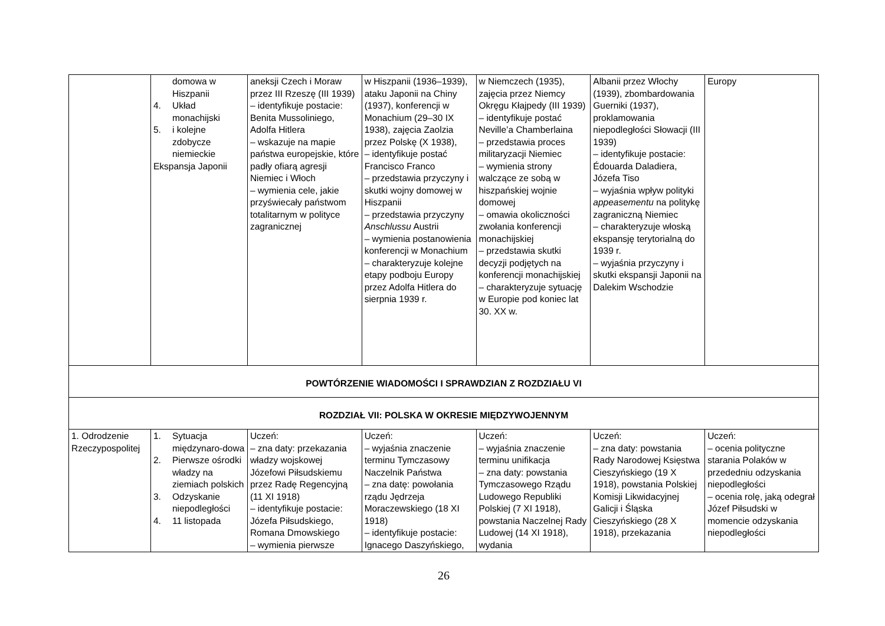| | domowa w Hiszpanii 4. Układ monachijski 5. i kolejne zdobycze niemieckie Ekspansja Japonii | aneksji Czech i Moraw przez III Rzeszę (III 1939) – identyfikuje postacie: Benita Mussoliniego, Adolfa Hitlera – wskazuje na mapie państwa europejskie, które padły ofiarą agresji Niemiec i Włoch – wymienia cele, jakie przyświecały państwom totalitarnym w polityce zagranicznej | w Hiszpanii (1936–1939), ataku Japonii na Chiny (1937), konferencji w Monachium (29–30 IX 1938), zajęcia Zaolzia przez Polskę (X 1938), – identyfikuje postać Francisco Franco – przedstawia przyczyny i skutki wojny domowej w Hiszpanii – przedstawia przyczyny Anschlussu Austrii – wymienia postanowienia konferencji w Monachium – charakteryzuje kolejne etapy podboju Europy przez Adolfa Hitlera do sierpnia 1939 r. | w Niemczech (1935), zajęcia przez Niemcy Okręgu Kłajpedy (III 1939) – identyfikuje postać Neville’a Chamberlaina – przedstawia proces militaryzacji Niemiec – wymienia strony walczące ze sobą w hiszpańskiej wojnie domowej – omawia okoliczności zwołania konferencji monachijskiej – przedstawia skutki decyzji podjętych na konferencji monachijskiej – charakteryzuje sytuację w Europie pod koniec lat 30. XX w. | Albanii przez Włochy (1939), zbombardowania Guerniki (1937), proklamowania niepodległości Słowacji (III 1939) – identyfikuje postacie: Édouarda Daladiera, Józefa Tiso – wyjaśnia wpływ polityki appeasementu na politykę zagraniczną Niemiec – charakteryzuje włoską ekspansję terytorialną do 1939 r. – wyjaśnia przyczyny i skutki ekspansji Japonii na Dalekim Wschodzie | Europy |
| POWTÓRZENIE WIADOMOŚCI I SPRAWDZIAN Z ROZDZIAŁU VI | | | | | | |
| ROZDZIAŁ VII: POLSKA W OKRESIE MIĘDZYWOJENNYM | | | | | | |
| 1. Odrodzenie Rzeczypospolitej | 1. Sytuacja międzynaro-dowa 2. Pierwsze ośrodki władzy na ziemiach polskich 3. Odzyskanie niepodległości 4. 11 listopada | Uczeń: – zna daty: przekazania władzy wojskowej Józefowi Piłsudskiemu przez Radę Regencyjną (11 XI 1918) – identyfikuje postacie: Józefa Piłsudskiego, Romana Dmowskiego – wymienia pierwsze | Uczeń: – wyjaśnia znaczenie terminu Tymczasowy Naczelnik Państwa – zna datę: powołania rządu Jędrzeja Moraczewskiego (18 XI 1918) – identyfikuje postacie: Ignacego Daszyńskiego, | Uczeń: – wyjaśnia znaczenie terminu unifikacja – zna daty: powstania Tymczasowego Rządu Ludowego Republiki Polskiej (7 XI 1918), powstania Naczelnej Rady Ludowej (14 XI 1918), wydania | Uczeń: – zna daty: powstania Rady Narodowej Księstwa Cieszyńskiego (19 X 1918), powstania Polskiej Komisji Likwidacyjnej Galicji i Śląska Cieszyńskiego (28 X 1918), przekazania | Uczeń: – ocenia polityczne starania Polaków w przededniu odzyskania niepodległości – ocenia rolę, jaką odegrał Józef Piłsudski w momencie odzyskania niepodległości |
26